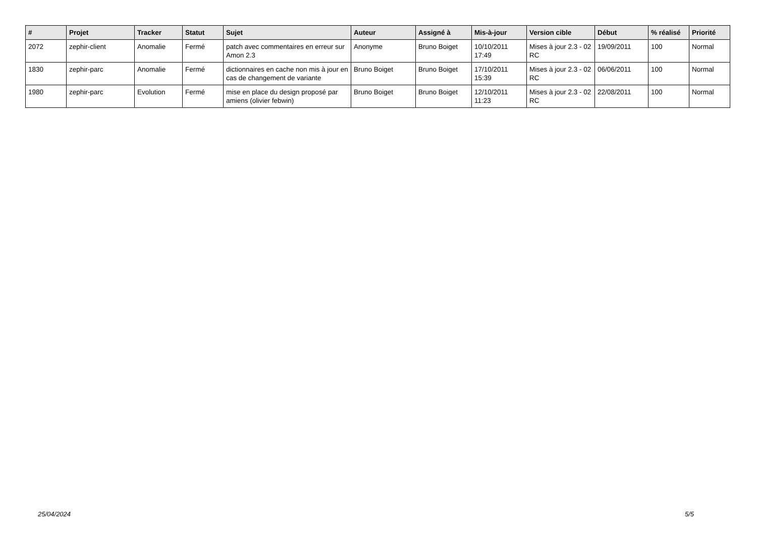| # | Projet | Tracker | Statut | Sujet | Auteur | Assigné à | Mis-à-jour | Version cible | Début | % réalisé | Priorité |
| --- | --- | --- | --- | --- | --- | --- | --- | --- | --- | --- | --- |
| 2072 | zephir-client | Anomalie | Fermé | patch avec commentaires en erreur sur Amon 2.3 | Anonyme | Bruno Boiget | 10/10/2011 17:49 | Mises à jour 2.3 - 02 RC | 19/09/2011 | 100 | Normal |
| 1830 | zephir-parc | Anomalie | Fermé | dictionnaires en cache non mis à jour en cas de changement de variante | Bruno Boiget | Bruno Boiget | 17/10/2011 15:39 | Mises à jour 2.3 - 02 RC | 06/06/2011 | 100 | Normal |
| 1980 | zephir-parc | Evolution | Fermé | mise en place du design proposé par amiens (olivier febwin) | Bruno Boiget | Bruno Boiget | 12/10/2011 11:23 | Mises à jour 2.3 - 02 RC | 22/08/2011 | 100 | Normal |
25/04/2024 5/5